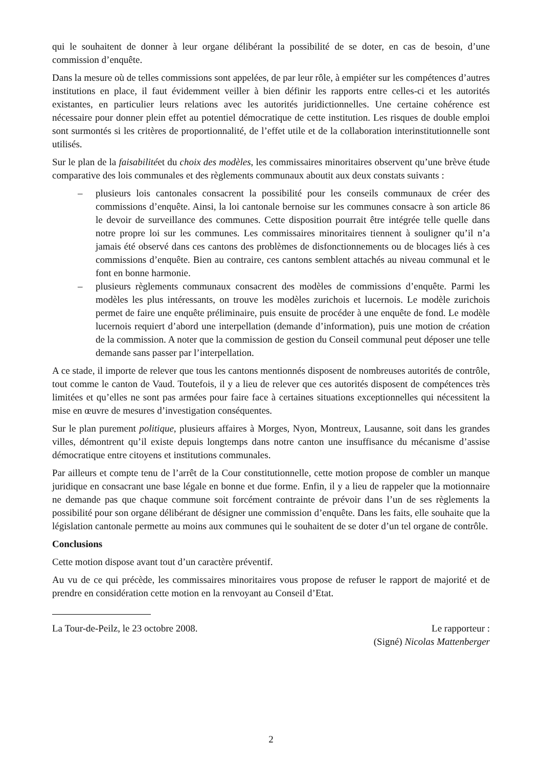qui le souhaitent de donner à leur organe délibérant la possibilité de se doter, en cas de besoin, d’une commission d’enquête.
Dans la mesure où de telles commissions sont appelées, de par leur rôle, à empiéter sur les compétences d’autres institutions en place, il faut évidemment veiller à bien définir les rapports entre celles-ci et les autorités existantes, en particulier leurs relations avec les autorités juridictionnelles. Une certaine cohérence est nécessaire pour donner plein effet au potentiel démocratique de cette institution. Les risques de double emploi sont surmontés si les critères de proportionnalité, de l’effet utile et de la collaboration interinstitutionnelle sont utilisés.
Sur le plan de la faisabilitéet du choix des modèles, les commissaires minoritaires observent qu’une brève étude comparative des lois communales et des règlements communaux aboutit aux deux constats suivants :
– plusieurs lois cantonales consacrent la possibilité pour les conseils communaux de créer des commissions d’enquête. Ainsi, la loi cantonale bernoise sur les communes consacre à son article 86 le devoir de surveillance des communes. Cette disposition pourrait être intégrée telle quelle dans notre propre loi sur les communes. Les commissaires minoritaires tiennent à souligner qu’il n’a jamais été observé dans ces cantons des problèmes de disfonctionnements ou de blocages liés à ces commissions d’enquête. Bien au contraire, ces cantons semblent attachés au niveau communal et le font en bonne harmonie.
– plusieurs règlements communaux consacrent des modèles de commissions d’enquête. Parmi les modèles les plus intéressants, on trouve les modèles zurichois et lucernois. Le modèle zurichois permet de faire une enquête préliminaire, puis ensuite de procéder à une enquête de fond. Le modèle lucernois requiert d’abord une interpellation (demande d’information), puis une motion de création de la commission. A noter que la commission de gestion du Conseil communal peut déposer une telle demande sans passer par l’interpellation.
A ce stade, il importe de relever que tous les cantons mentionnés disposent de nombreuses autorités de contrôle, tout comme le canton de Vaud. Toutefois, il y a lieu de relever que ces autorités disposent de compétences très limitées et qu’elles ne sont pas armées pour faire face à certaines situations exceptionnelles qui nécessitent la mise en œuvre de mesures d’investigation conséquentes.
Sur le plan purement politique, plusieurs affaires à Morges, Nyon, Montreux, Lausanne, soit dans les grandes villes, démontrent qu’il existe depuis longtemps dans notre canton une insuffisance du mécanisme d’assise démocratique entre citoyens et institutions communales.
Par ailleurs et compte tenu de l’arrêt de la Cour constitutionnelle, cette motion propose de combler un manque juridique en consacrant une base légale en bonne et due forme. Enfin, il y a lieu de rappeler que la motionnaire ne demande pas que chaque commune soit forcément contrainte de prévoir dans l’un de ses règlements la possibilité pour son organe délibérant de désigner une commission d’enquête. Dans les faits, elle souhaite que la législation cantonale permette au moins aux communes qui le souhaitent de se doter d’un tel organe de contrôle.
Conclusions
Cette motion dispose avant tout d’un caractère préventif.
Au vu de ce qui précède, les commissaires minoritaires vous propose de refuser le rapport de majorité et de prendre en considération cette motion en la renvoyant au Conseil d’Etat.
La Tour-de-Peilz, le 23 octobre 2008. Le rapporteur :
(Signé) Nicolas Mattenberger
2